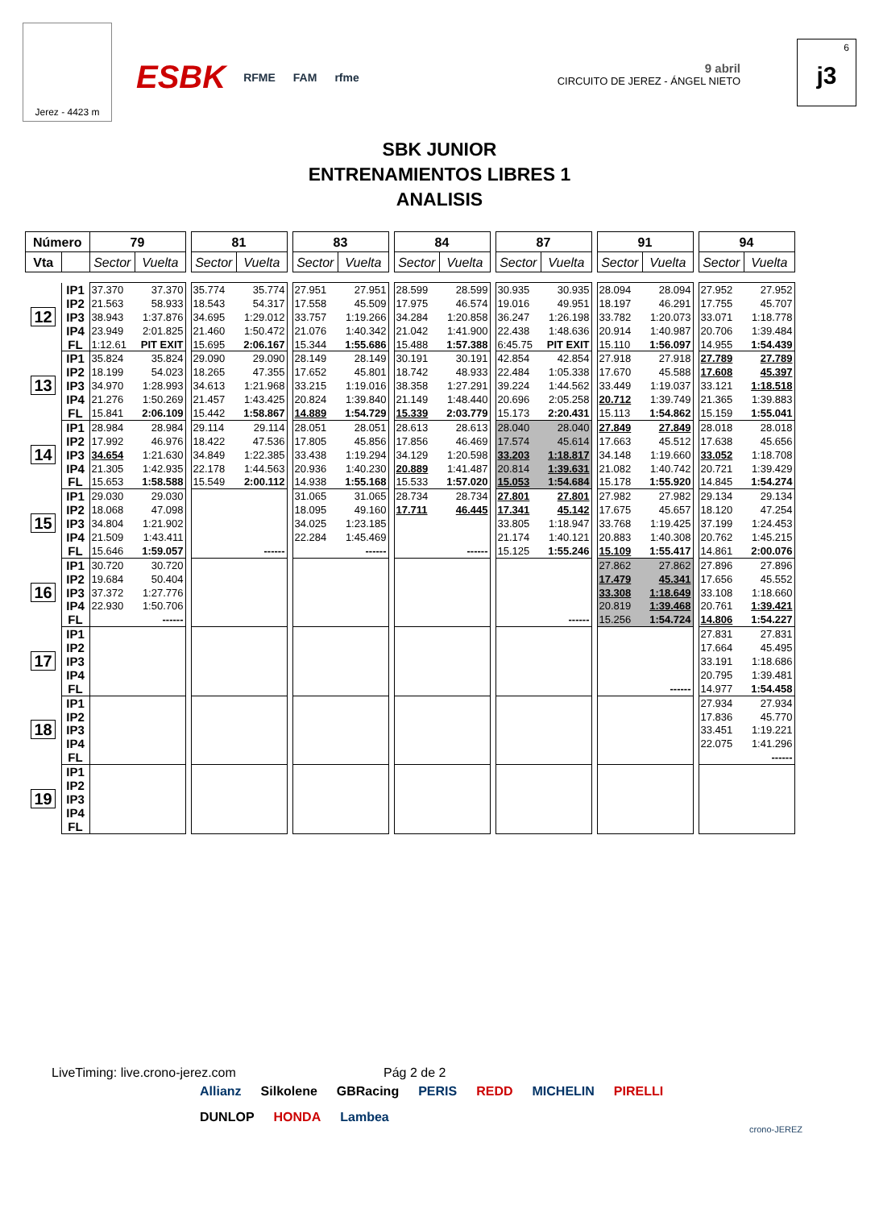Jerez - 4423 m
ESBK RFME FAM rfme
9 abril
CIRCUITO DE JEREZ - ÁNGEL NIETO
6
j3
SBK JUNIOR
ENTRENAMIENTOS LIBRES 1
ANALISIS
| Número | | 79 | | | 81 | | | 83 | | | 84 | | | 87 | | | 91 | | | 94 | |
| Vta | | Sector | Vuelta | | Sector | Vuelta | | Sector | Vuelta | | Sector | Vuelta | | Sector | Vuelta | | Sector | Vuelta | | Sector | Vuelta |
| 12 | IP1 | 37.370 | 37.370 | | 35.774 | 35.774 | | 27.951 | 27.951 | | 28.599 | 28.599 | | 30.935 | 30.935 | | 28.094 | 28.094 | | 27.952 | 27.952 |
| | IP2 | 21.563 | 58.933 | | 18.543 | 54.317 | | 17.558 | 45.509 | | 17.975 | 46.574 | | 19.016 | 49.951 | | 18.197 | 46.291 | | 17.755 | 45.707 |
| | IP3 | 38.943 | 1:37.876 | | 34.695 | 1:29.012 | | 33.757 | 1:19.266 | | 34.284 | 1:20.858 | | 36.247 | 1:26.198 | | 33.782 | 1:20.073 | | 33.071 | 1:18.778 |
| | IP4 | 23.949 | 2:01.825 | | 21.460 | 1:50.472 | | 21.076 | 1:40.342 | | 21.042 | 1:41.900 | | 22.438 | 1:48.636 | | 20.914 | 1:40.987 | | 20.706 | 1:39.484 |
| | FL | 1:12.61 | PIT EXIT | | 15.695 | 2:06.167 | | 15.344 | 1:55.686 | | 15.488 | 1:57.388 | | 6:45.75 | PIT EXIT | | 15.110 | 1:56.097 | | 14.955 | 1:54.439 |
| 13 | IP1 | 35.824 | 35.824 | | 29.090 | 29.090 | | 28.149 | 28.149 | | 30.191 | 30.191 | | 42.854 | 42.854 | | 27.918 | 27.918 | | 27.789 | 27.789 |
| | IP2 | 18.199 | 54.023 | | 18.265 | 47.355 | | 17.652 | 45.801 | | 18.742 | 48.933 | | 22.484 | 1:05.338 | | 17.670 | 45.588 | | 17.608 | 45.397 |
| | IP3 | 34.970 | 1:28.993 | | 34.613 | 1:21.968 | | 33.215 | 1:19.016 | | 38.358 | 1:27.291 | | 39.224 | 1:44.562 | | 33.449 | 1:19.037 | | 33.121 | 1:18.518 |
| | IP4 | 21.276 | 1:50.269 | | 21.457 | 1:43.425 | | 20.824 | 1:39.840 | | 21.149 | 1:48.440 | | 20.696 | 2:05.258 | | 20.712 | 1:39.749 | | 21.365 | 1:39.883 |
| | FL | 15.841 | 2:06.109 | | 15.442 | 1:58.867 | | 14.889 | 1:54.729 | | 15.339 | 2:03.779 | | 15.173 | 2:20.431 | | 15.113 | 1:54.862 | | 15.159 | 1:55.041 |
| 14 | IP1 | 28.984 | 28.984 | | 29.114 | 29.114 | | 28.051 | 28.051 | | 28.613 | 28.613 | | 28.040 | 28.040 | | 27.849 | 27.849 | | 28.018 | 28.018 |
| | IP2 | 17.992 | 46.976 | | 18.422 | 47.536 | | 17.805 | 45.856 | | 17.856 | 46.469 | | 17.574 | 45.614 | | 17.663 | 45.512 | | 17.638 | 45.656 |
| | IP3 | 34.654 | 1:21.630 | | 34.849 | 1:22.385 | | 33.438 | 1:19.294 | | 34.129 | 1:20.598 | | 33.203 | 1:18.817 | | 34.148 | 1:19.660 | | 33.052 | 1:18.708 |
| | IP4 | 21.305 | 1:42.935 | | 22.178 | 1:44.563 | | 20.936 | 1:40.230 | | 20.889 | 1:41.487 | | 20.814 | 1:39.631 | | 21.082 | 1:40.742 | | 20.721 | 1:39.429 |
| | FL | 15.653 | 1:58.588 | | 15.549 | 2:00.112 | | 14.938 | 1:55.168 | | 15.533 | 1:57.020 | | 15.053 | 1:54.684 | | 15.178 | 1:55.920 | | 14.845 | 1:54.274 |
| 15 | IP1 | 29.030 | 29.030 | | | | | 31.065 | 31.065 | | 28.734 | 28.734 | | 27.801 | 27.801 | | 27.982 | 27.982 | | 29.134 | 29.134 |
| | IP2 | 18.068 | 47.098 | | | | | 18.095 | 49.160 | | 17.711 | 46.445 | | 17.341 | 45.142 | | 17.675 | 45.657 | | 18.120 | 47.254 |
| | IP3 | 34.804 | 1:21.902 | | | | | 34.025 | 1:23.185 | | | | | 33.805 | 1:18.947 | | 33.768 | 1:19.425 | | 37.199 | 1:24.453 |
| | IP4 | 21.509 | 1:43.411 | | | | | 22.284 | 1:45.469 | | | | | 21.174 | 1:40.121 | | 20.883 | 1:40.308 | | 20.762 | 1:45.215 |
| | FL | 15.646 | 1:59.057 | | | ------ | | | ------ | | | ------ | | 15.125 | 1:55.246 | | 15.109 | 1:55.417 | | 14.861 | 2:00.076 |
| 16 | IP1 | 30.720 | 30.720 | | | | | | | | | | | | | | 27.862 | 27.862 | | 27.896 | 27.896 |
| | IP2 | 19.684 | 50.404 | | | | | | | | | | | | | | 17.479 | 45.341 | | 17.656 | 45.552 |
| | IP3 | 37.372 | 1:27.776 | | | | | | | | | | | | | | 33.308 | 1:18.649 | | 33.108 | 1:18.660 |
| | IP4 | 22.930 | 1:50.706 | | | | | | | | | | | | | | 20.819 | 1:39.468 | | 20.761 | 1:39.421 |
| | FL | | ------ | | | | | | | | | | | | ------ | | 15.256 | 1:54.724 | | 14.806 | 1:54.227 |
| 17 | IP1 | | | | | | | | | | | | | | | | | | | 27.831 | 27.831 |
| | IP2 | | | | | | | | | | | | | | | | | | | 17.664 | 45.495 |
| | IP3 | | | | | | | | | | | | | | | | | | | 33.191 | 1:18.686 |
| | IP4 | | | | | | | | | | | | | | | | | | | 20.795 | 1:39.481 |
| | FL | | | | | | | | | | | | | | | | | ------ | | 14.977 | 1:54.458 |
| 18 | IP1 | | | | | | | | | | | | | | | | | | | 27.934 | 27.934 |
| | IP2 | | | | | | | | | | | | | | | | | | | 17.836 | 45.770 |
| | IP3 | | | | | | | | | | | | | | | | | | | 33.451 | 1:19.221 |
| | IP4 | | | | | | | | | | | | | | | | | | | 22.075 | 1:41.296 |
| | FL | | | | | | | | | | | | | | | | | | | | ------ |
| 19 | IP1 | | | | | | | | | | | | | | | | | | | | |
| | IP2 | | | | | | | | | | | | | | | | | | | | |
| | IP3 | | | | | | | | | | | | | | | | | | | | |
| | IP4 | | | | | | | | | | | | | | | | | | | | |
| | FL | | | | | | | | | | | | | | | | | | | | |
LiveTiming: live.crono-jerez.com
Pág 2 de 2
Allianz Silkolene GBRacing PERIS REDD MICHELIN PIRELLI DUNLOP HONDA Lambea
crono-JEREZ